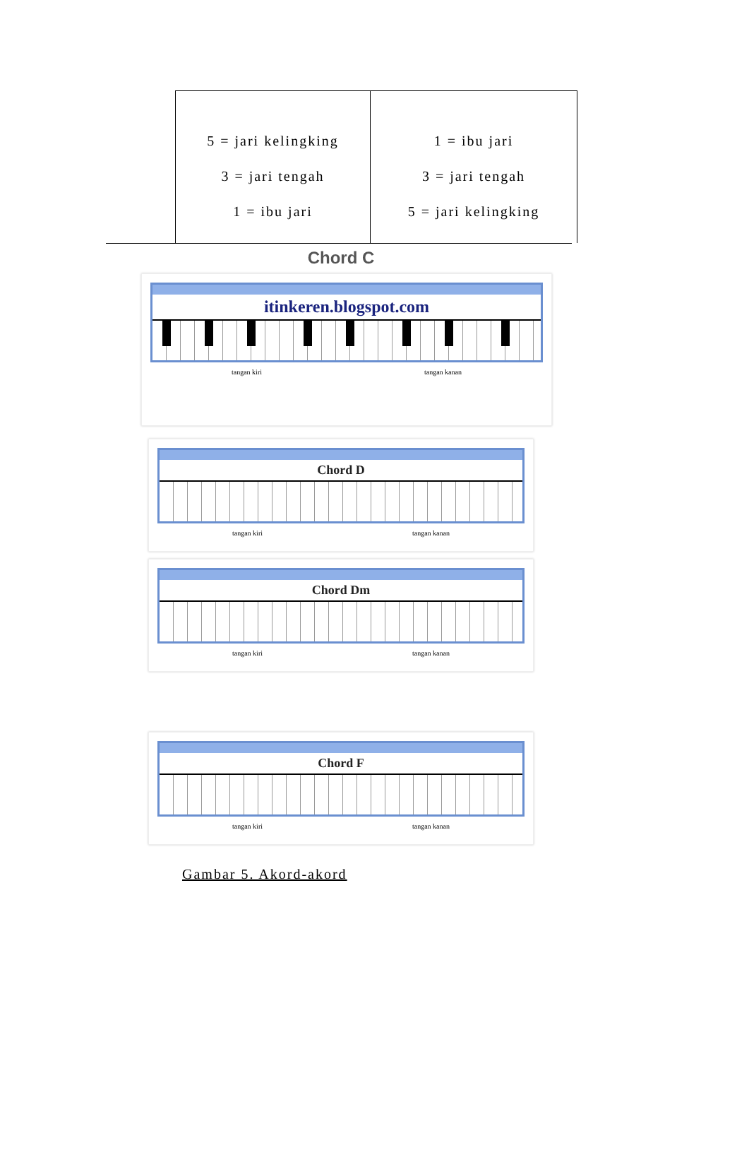| 5 = jari kelingking 3 = jari tengah 1 = ibu jari | 1 = ibu jari 3 = jari tengah 5 = jari kelingking |
Chord C
itinkeren.blogspot.com
tangan kiri tangan kanan
Chord D
tangan kiri tangan kanan
Chord Dm
tangan kiri tangan kanan
Chord F
tangan kiri tangan kanan
Gambar 5. Akord-akord